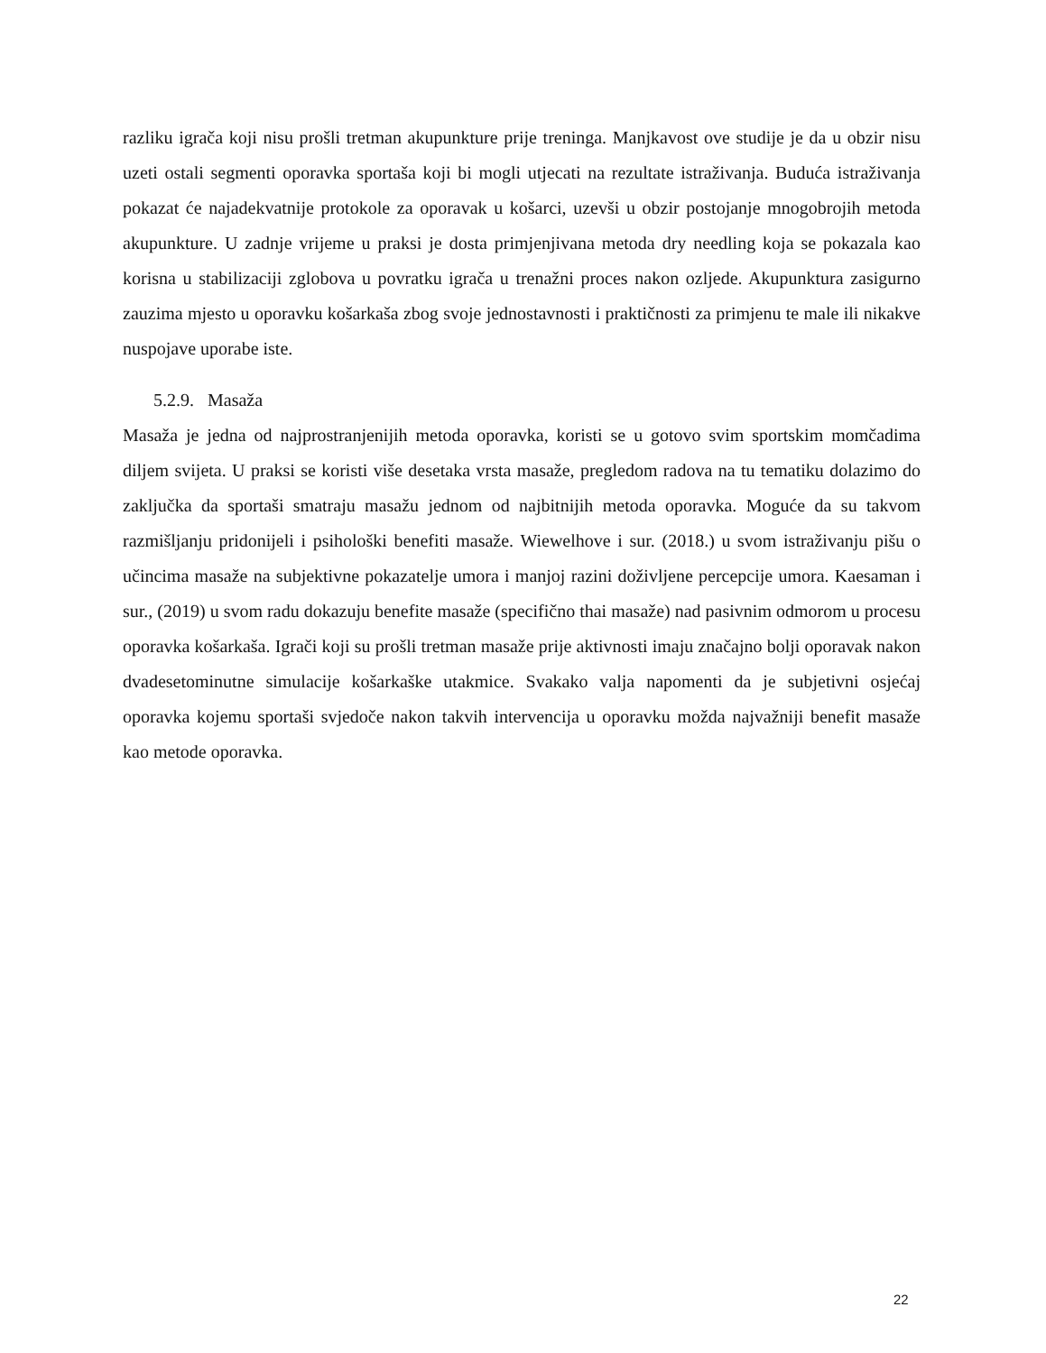razliku igrača koji nisu prošli tretman akupunkture prije treninga. Manjkavost ove studije je da u obzir nisu uzeti ostali segmenti oporavka sportaša koji bi mogli utjecati na rezultate istraživanja. Buduća istraživanja pokazat će najadekvatnije protokole za oporavak u košarci, uzevši u obzir postojanje mnogobrojih metoda akupunkture. U zadnje vrijeme u praksi je dosta primjenjivana metoda dry needling koja se pokazala kao korisna u stabilizaciji zglobova u povratku igrača u trenažni proces nakon ozljede. Akupunktura zasigurno zauzima mjesto u oporavku košarkaša zbog svoje jednostavnosti i praktičnosti za primjenu te male ili nikakve nuspojave uporabe iste.
5.2.9. Masaža
Masaža je jedna od najprostranjenijih metoda oporavka, koristi se u gotovo svim sportskim momčadima diljem svijeta. U praksi se koristi više desetaka vrsta masaže, pregledom radova na tu tematiku dolazimo do zaključka da sportaši smatraju masažu jednom od najbitnijih metoda oporavka. Moguće da su takvom razmišljanju pridonijeli i psihološki benefiti masaže. Wiewelhove i sur. (2018.) u svom istraživanju pišu o učincima masaže na subjektivne pokazatelje umora i manjoj razini doživljene percepcije umora. Kaesaman i sur., (2019) u svom radu dokazuju benefite masaže (specifično thai masaže) nad pasivnim odmorom u procesu oporavka košarkaša. Igrači koji su prošli tretman masaže prije aktivnosti imaju značajno bolji oporavak nakon dvadesetominutne simulacije košarkaške utakmice. Svakako valja napomenti da je subjetivni osjećaj oporavka kojemu sportaši svjedoče nakon takvih intervencija u oporavku možda najvažniji benefit masaže kao metode oporavka.
22